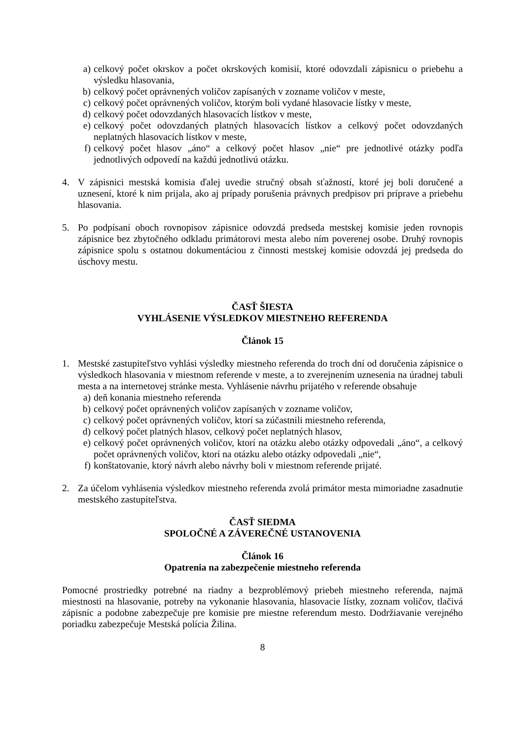a) celkový počet okrskov a počet okrskových komisií, ktoré odovzdali zápisnicu o priebehu a výsledku hlasovania,
b) celkový počet oprávnených voličov zapísaných v zozname voličov v meste,
c) celkový počet oprávnených voličov, ktorým boli vydané hlasovacie lístky v meste,
d) celkový počet odovzdaných hlasovacích lístkov v meste,
e) celkový počet odovzdaných platných hlasovacích lístkov a celkový počet odovzdaných neplatných hlasovacích lístkov v meste,
f) celkový počet hlasov „áno“ a celkový počet hlasov „nie“ pre jednotlivé otázky podľa jednotlivých odpovedí na každú jednotlivú otázku.
4. V zápisnici mestská komisia ďalej uvedie stručný obsah sťažností, ktoré jej boli doručené a uznesení, ktoré k nim prijala, ako aj prípady porušenia právnych predpisov pri príprave a priebehu hlasovania.
5. Po podpísaní oboch rovnopisov zápisnice odovzdá predseda mestskej komisie jeden rovnopis zápisnice bez zbytočného odkladu primátorovi mesta alebo ním poverenej osobe. Druhý rovnopis zápisnice spolu s ostatnou dokumentáciou z činnosti mestskej komisie odovzdá jej predseda do úschovy mestu.
ČASŤ ŠIESTA
VYHLÁSENIE VÝSLEDKOV MIESTNEHO REFERENDA
Článok 15
1. Mestské zastupiteľstvo vyhlási výsledky miestneho referenda do troch dní od doručenia zápisnice o výsledkoch hlasovania v miestnom referende v meste, a to zverejnením uznesenia na úradnej tabuli mesta a na internetovej stránke mesta. Vyhlásenie návrhu prijatého v referende obsahuje
a) deň konania miestneho referenda
b) celkový počet oprávnených voličov zapísaných v zozname voličov,
c) celkový počet oprávnených voličov, ktorí sa zúčastnili miestneho referenda,
d) celkový počet platných hlasov, celkový počet neplatných hlasov,
e) celkový počet oprávnených voličov, ktorí na otázku alebo otázky odpovedali „áno“, a celkový počet oprávnených voličov, ktorí na otázku alebo otázky odpovedali „nie“,
f) konštatovanie, ktorý návrh alebo návrhy boli v miestnom referende prijaté.
2. Za účelom vyhlásenia výsledkov miestneho referenda zvolá primátor mesta mimoriadne zasadnutie mestského zastupiteľstva.
ČASŤ SIEDMA
SPOLOČNÉ A ZÁVEREČNÉ USTANOVENIA
Článok 16
Opatrenia na zabezpečenie miestneho referenda
Pomocné prostriedky potrebné na riadny a bezproblémový priebeh miestneho referenda, najmä miestnosti na hlasovanie, potreby na vykonanie hlasovania, hlasovacie lístky, zoznam voličov, tlačivá zápisníc a podobne zabezpečuje pre komisie pre miestne referendum mesto. Dodržiavanie verejného poriadku zabezpečuje Mestská polícia Žilina.
8